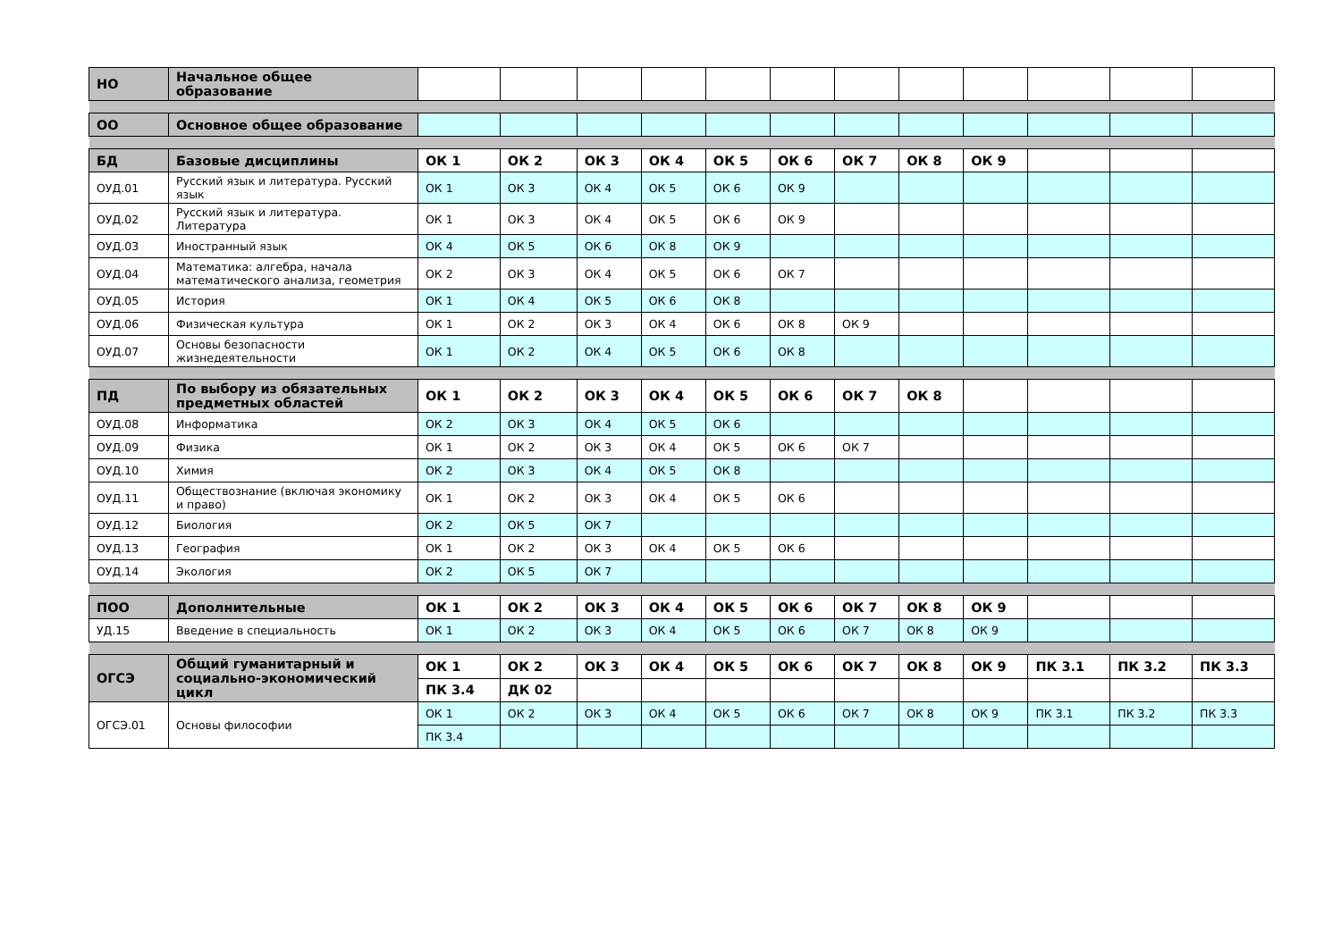| НО | Начальное общее образование | | | | | | | | | | | | |
| ОО | Основное общее образование | | | | | | | | | | | | |
| БД | Базовые дисциплины | ОК 1 | ОК 2 | ОК 3 | ОК 4 | ОК 5 | ОК 6 | ОК 7 | ОК 8 | ОК 9 | | | |
| ОУД.01 | Русский язык и литература. Русский язык | ОК 1 | ОК 3 | ОК 4 | ОК 5 | ОК 6 | ОК 9 | | | | | | |
| ОУД.02 | Русский язык и литература. Литература | ОК 1 | ОК 3 | ОК 4 | ОК 5 | ОК 6 | ОК 9 | | | | | | |
| ОУД.03 | Иностранный язык | ОК 4 | ОК 5 | ОК 6 | ОК 8 | ОК 9 | | | | | | | |
| ОУД.04 | Математика: алгебра, начала математического анализа, геометрия | ОК 2 | ОК 3 | ОК 4 | ОК 5 | ОК 6 | ОК 7 | | | | | | |
| ОУД.05 | История | ОК 1 | ОК 4 | ОК 5 | ОК 6 | ОК 8 | | | | | | | |
| ОУД.06 | Физическая культура | ОК 1 | ОК 2 | ОК 3 | ОК 4 | ОК 6 | ОК 8 | ОК 9 | | | | | |
| ОУД.07 | Основы безопасности жизнедеятельности | ОК 1 | ОК 2 | ОК 4 | ОК 5 | ОК 6 | ОК 8 | | | | | | |
| ПД | По выбору из обязательных предметных областей | ОК 1 | ОК 2 | ОК 3 | ОК 4 | ОК 5 | ОК 6 | ОК 7 | ОК 8 | | | | |
| ОУД.08 | Информатика | ОК 2 | ОК 3 | ОК 4 | ОК 5 | ОК 6 | | | | | | | |
| ОУД.09 | Физика | ОК 1 | ОК 2 | ОК 3 | ОК 4 | ОК 5 | ОК 6 | ОК 7 | | | | | |
| ОУД.10 | Химия | ОК 2 | ОК 3 | ОК 4 | ОК 5 | ОК 8 | | | | | | | |
| ОУД.11 | Обществознание (включая экономику и право) | ОК 1 | ОК 2 | ОК 3 | ОК 4 | ОК 5 | ОК 6 | | | | | | |
| ОУД.12 | Биология | ОК 2 | ОК 5 | ОК 7 | | | | | | | | | |
| ОУД.13 | География | ОК 1 | ОК 2 | ОК 3 | ОК 4 | ОК 5 | ОК 6 | | | | | | |
| ОУД.14 | Экология | ОК 2 | ОК 5 | ОК 7 | | | | | | | | | |
| ПОО | Дополнительные | ОК 1 | ОК 2 | ОК 3 | ОК 4 | ОК 5 | ОК 6 | ОК 7 | ОК 8 | ОК 9 | | | |
| УД.15 | Введение в специальность | ОК 1 | ОК 2 | ОК 3 | ОК 4 | ОК 5 | ОК 6 | ОК 7 | ОК 8 | ОК 9 | | | |
| ОГСЭ | Общий гуманитарный и социально-экономический цикл | ОК 1 | ОК 2 | ОК 3 | ОК 4 | ОК 5 | ОК 6 | ОК 7 | ОК 8 | ОК 9 | ПК 3.1 | ПК 3.2 | ПК 3.3 |
| | | ПК 3.4 | ДК 02 | | | | | | | | | | |
| ОГСЭ.01 | Основы философии | ОК 1 | ОК 2 | ОК 3 | ОК 4 | ОК 5 | ОК 6 | ОК 7 | ОК 8 | ОК 9 | ПК 3.1 | ПК 3.2 | ПК 3.3 |
| | | ПК 3.4 | | | | | | | | | | | |